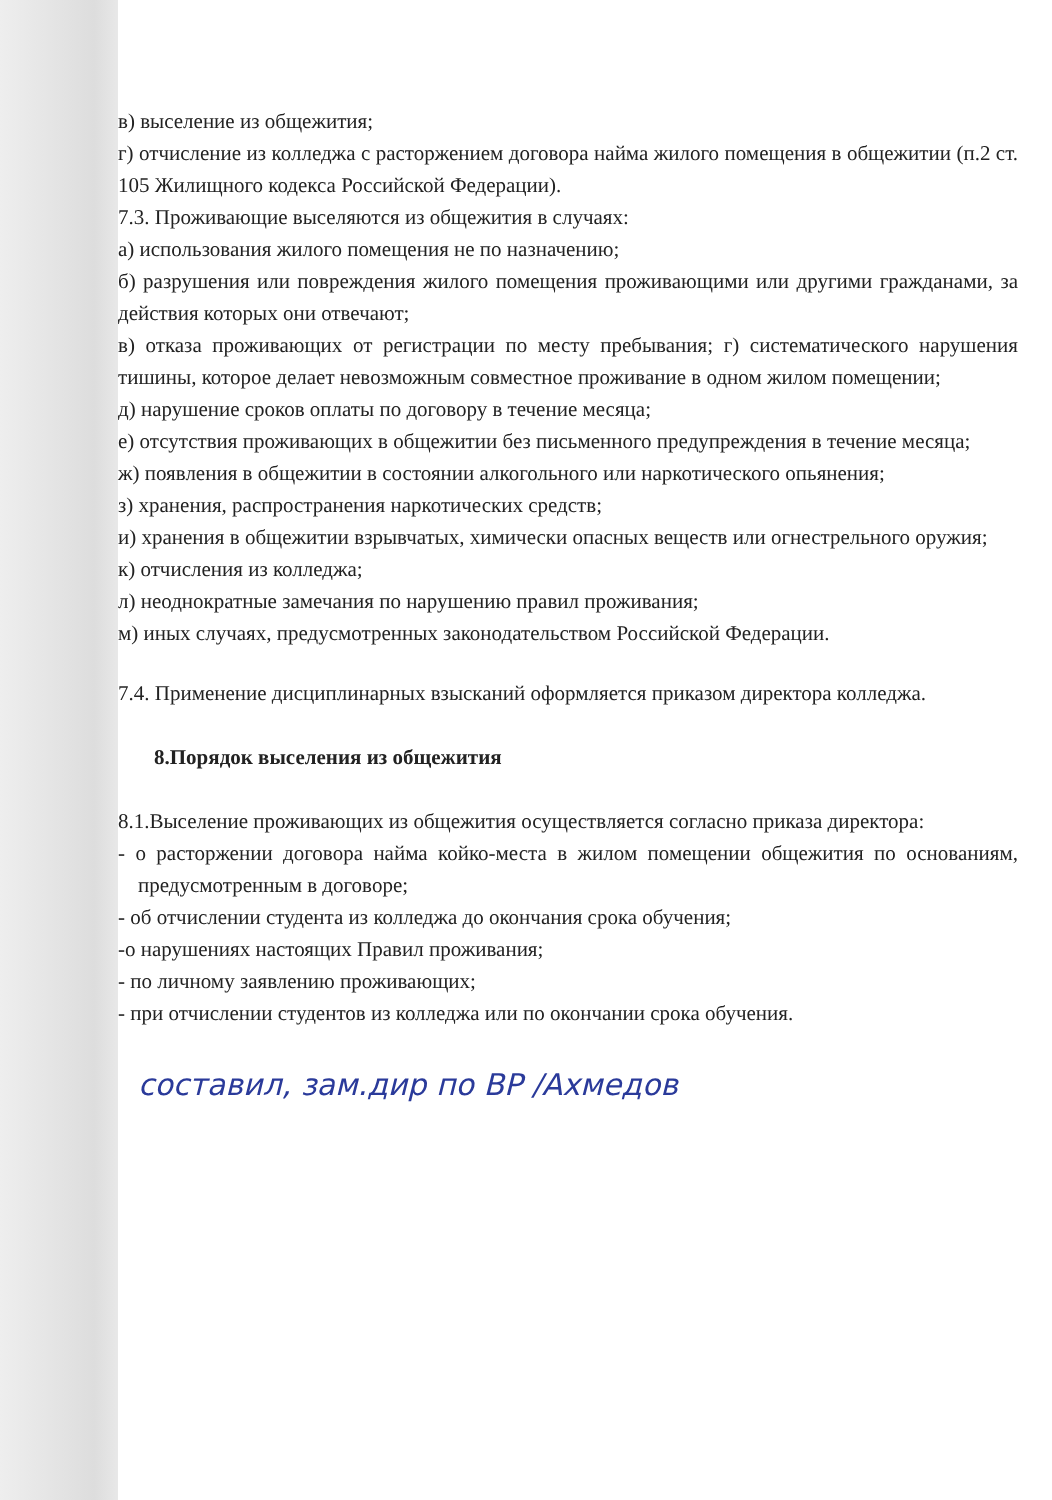в) выселение из общежития;
г) отчисление из колледжа с расторжением договора найма жилого помещения в общежитии (п.2 ст. 105 Жилищного кодекса Российской Федерации).
7.3. Проживающие выселяются из общежития в случаях:
а) использования жилого помещения не по назначению;
б) разрушения или повреждения жилого помещения проживающими или другими гражданами, за действия которых они отвечают;
в) отказа проживающих от регистрации по месту пребывания; г) систематического нарушения тишины, которое делает невозможным совместное проживание в одном жилом помещении;
д) нарушение сроков оплаты по договору в течение месяца;
е) отсутствия проживающих в общежитии без письменного предупреждения в течение месяца;
ж) появления в общежитии в состоянии алкогольного или наркотического опьянения;
з) хранения, распространения наркотических средств;
и) хранения в общежитии взрывчатых, химически опасных веществ или огнестрельного оружия;
к) отчисления из колледжа;
л) неоднократные замечания по нарушению правил проживания;
м) иных случаях, предусмотренных законодательством Российской Федерации.
7.4. Применение дисциплинарных взысканий оформляется приказом директора колледжа.
8.Порядок выселения из общежития
8.1.Выселение проживающих из общежития осуществляется согласно приказа директора:
- о расторжении договора найма койко-места в жилом помещении общежития по основаниям, предусмотренным в договоре;
- об отчислении студента из колледжа до окончания срока обучения;
-о нарушениях настоящих Правил проживания;
- по личному заявлению проживающих;
- при отчислении студентов из колледжа или по окончании срока обучения.
составил, зам.дир по ВР /Ахмедов